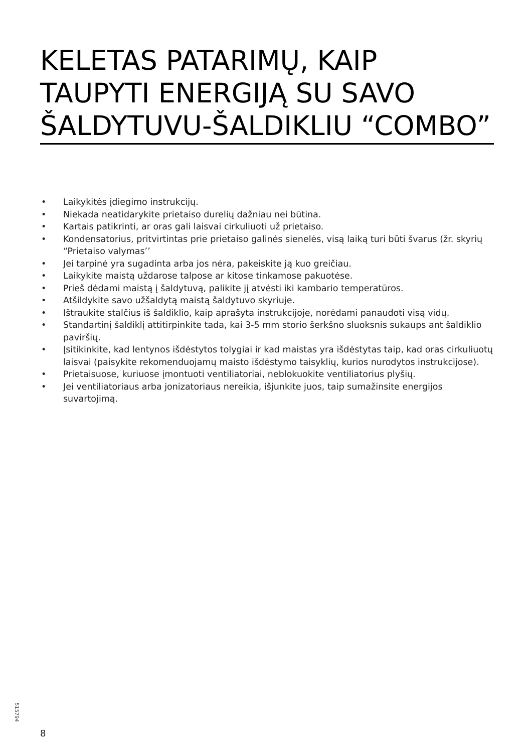KELETAS PATARIMŲ, KAIP TAUPYTI ENERGIJĄ SU SAVO ŠALDYTUVU-ŠALDIKLIU “COMBO”
• Laikykitės įdiegimo instrukcijų.
• Niekada neatidarykite prietaiso durelių dažniau nei būtina.
• Kartais patikrinti, ar oras gali laisvai cirkuliuoti už prietaiso.
• Kondensatorius, pritvirtintas prie prietaiso galinės sienelės, visą laiką turi būti švarus (žr. skyrių “Prietaiso valymas’’
• Jei tarpinė yra sugadinta arba jos nėra, pakeiskite ją kuo greičiau.
• Laikykite maistą uždarose talpose ar kitose tinkamose pakuotėse.
• Prieš dėdami maistą į šaldytuvą, palikite jį atvėsti iki kambario temperatūros.
• Atšildykite savo užšaldytą maistą šaldytuvo skyriuje.
• Ištraukite stalčius iš šaldiklio, kaip aprašyta instrukcijoje, norėdami panaudoti visą vidų.
• Standartinį šaldiklį attitirpinkite tada, kai 3-5 mm storio šerkšno sluoksnis sukaups ant šaldiklio paviršių.
• Įsitikinkite, kad lentynos išdėstytos tolygiai ir kad maistas yra išdėstytas taip, kad oras cirkuliuotų laisvai (paisykite rekomenduojamų maisto išdėstymo taisyklių, kurios nurodytos instrukcijose).
• Prietaisuose, kuriuose įmontuoti ventiliatoriai, neblokuokite ventiliatorius plyšių.
• Jei ventiliatoriaus arba jonizatoriaus nereikia, išjunkite juos, taip sumažinsite energijos suvartojimą.
515794
8